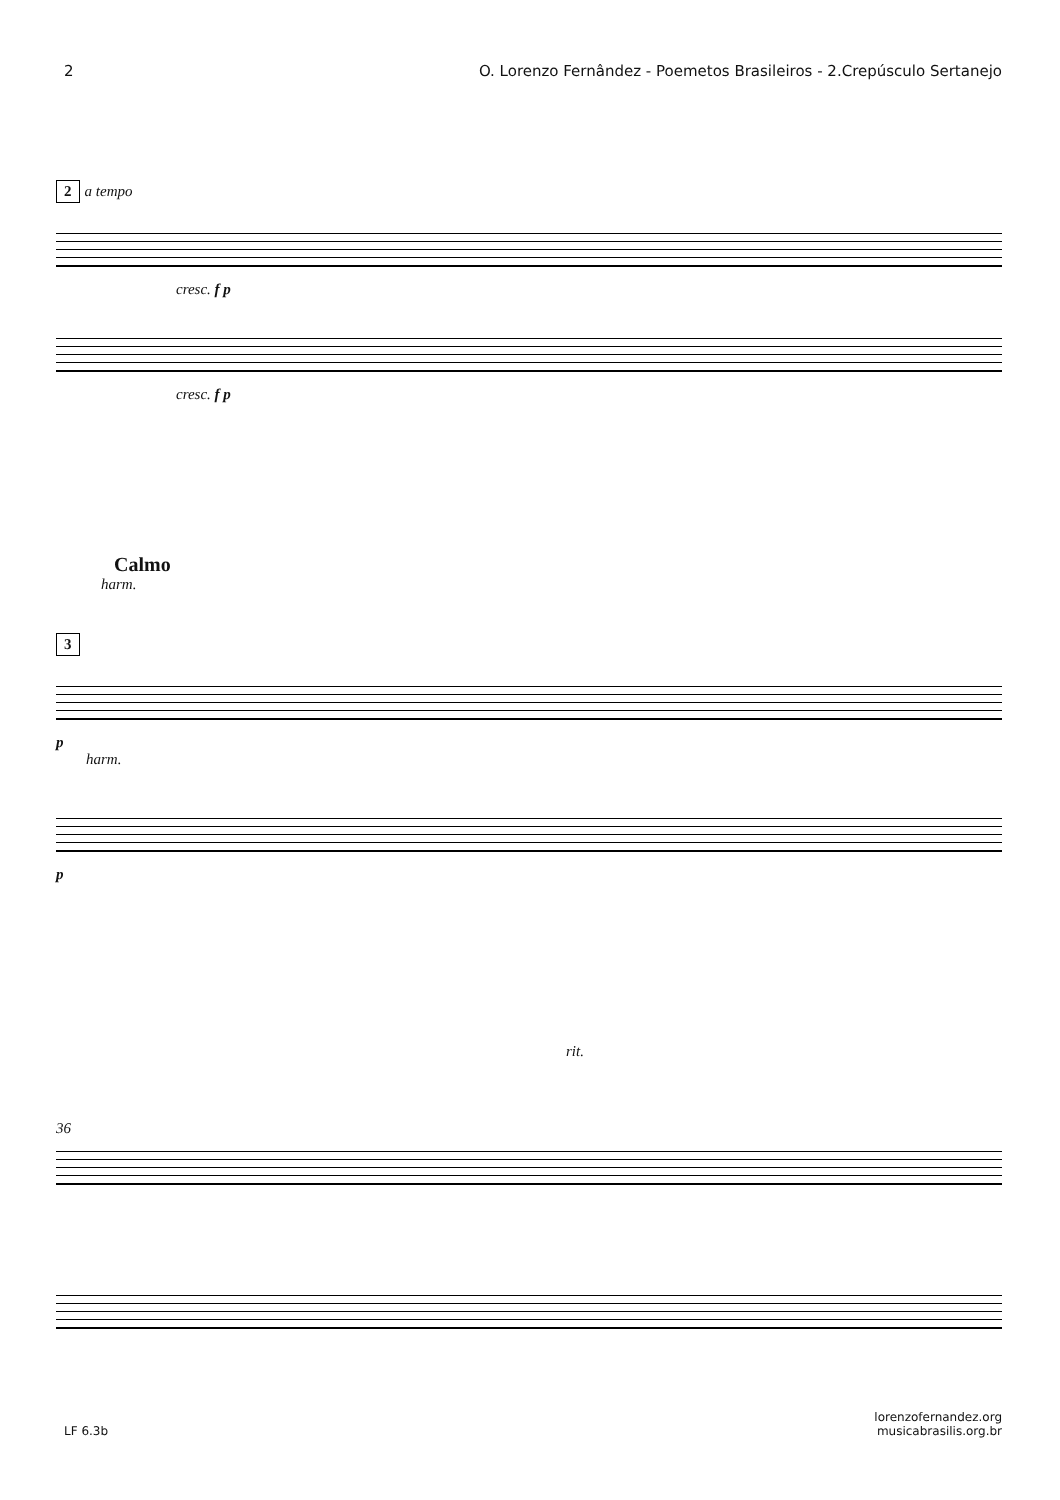2 O. Lorenzo Fernândez - Poemetos Brasileiros - 2.Crepúsculo Sertanejo
2 a tempo
cresc. f p
cresc. f p
Calmo
harm.
3
p
harm.
p
rit.
36
LF 6.3b lorenzofernandez.org
musicabrasilis.org.br